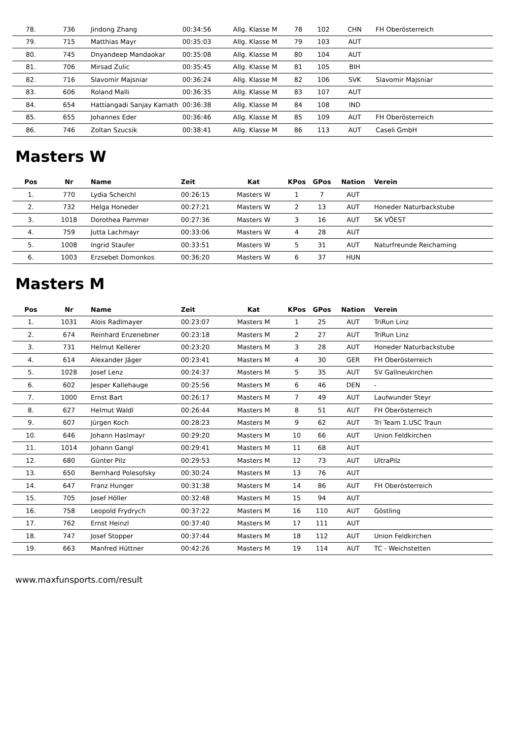| 78. | 736 | Jindong Zhang | 00:34:56 | Allg. Klasse M | 78 | 102 | CHN | FH Oberösterreich |
| 79. | 715 | Matthias Mayr | 00:35:03 | Allg. Klasse M | 79 | 103 | AUT | |
| 80. | 745 | Dnyandeep Mandaokar | 00:35:08 | Allg. Klasse M | 80 | 104 | AUT | |
| 81. | 706 | Mirsad Zulic | 00:35:45 | Allg. Klasse M | 81 | 105 | BIH | |
| 82. | 716 | Slavomir Majsniar | 00:36:24 | Allg. Klasse M | 82 | 106 | SVK | Slavomir Majsniar |
| 83. | 606 | Roland Malli | 00:36:35 | Allg. Klasse M | 83 | 107 | AUT | |
| 84. | 654 | Hattiangadi Sanjay Kamath | 00:36:38 | Allg. Klasse M | 84 | 108 | IND | |
| 85. | 655 | Johannes Eder | 00:36:46 | Allg. Klasse M | 85 | 109 | AUT | FH Oberösterreich |
| 86. | 746 | Zoltan Szucsik | 00:38:41 | Allg. Klasse M | 86 | 113 | AUT | Caseli GmbH |
Masters W
| Pos | Nr | Name | Zeit | Kat | KPos | GPos | Nation | Verein |
| --- | --- | --- | --- | --- | --- | --- | --- | --- |
| 1. | 770 | Lydia Scheichl | 00:26:15 | Masters W | 1 | 7 | AUT | |
| 2. | 732 | Helga Honeder | 00:27:21 | Masters W | 2 | 13 | AUT | Honeder Naturbackstube |
| 3. | 1018 | Dorothea Pammer | 00:27:36 | Masters W | 3 | 16 | AUT | SK VÖEST |
| 4. | 759 | Jutta Lachmayr | 00:33:06 | Masters W | 4 | 28 | AUT | |
| 5. | 1008 | Ingrid Staufer | 00:33:51 | Masters W | 5 | 31 | AUT | Naturfreunde Reichaming |
| 6. | 1003 | Erzsebet Domonkos | 00:36:20 | Masters W | 6 | 37 | HUN | |
Masters M
| Pos | Nr | Name | Zeit | Kat | KPos | GPos | Nation | Verein |
| --- | --- | --- | --- | --- | --- | --- | --- | --- |
| 1. | 1031 | Alois Radlmayer | 00:23:07 | Masters M | 1 | 25 | AUT | TriRun Linz |
| 2. | 674 | Reinhard Enzenebner | 00:23:18 | Masters M | 2 | 27 | AUT | TriRun Linz |
| 3. | 731 | Helmut Kellerer | 00:23:20 | Masters M | 3 | 28 | AUT | Honeder Naturbackstube |
| 4. | 614 | Alexander Jäger | 00:23:41 | Masters M | 4 | 30 | GER | FH Oberösterreich |
| 5. | 1028 | Josef Lenz | 00:24:37 | Masters M | 5 | 35 | AUT | SV Gallneukirchen |
| 6. | 602 | Jesper Kallehauge | 00:25:56 | Masters M | 6 | 46 | DEN | - |
| 7. | 1000 | Ernst Bart | 00:26:17 | Masters M | 7 | 49 | AUT | Laufwunder Steyr |
| 8. | 627 | Helmut Waldl | 00:26:44 | Masters M | 8 | 51 | AUT | FH Oberösterreich |
| 9. | 607 | Jürgen Koch | 00:28:23 | Masters M | 9 | 62 | AUT | Tri Team 1.USC Traun |
| 10. | 646 | Johann Haslmayr | 00:29:20 | Masters M | 10 | 66 | AUT | Union Feldkirchen |
| 11. | 1014 | Johann Gangl | 00:29:41 | Masters M | 11 | 68 | AUT | |
| 12. | 680 | Günter Pilz | 00:29:53 | Masters M | 12 | 73 | AUT | UltraPilz |
| 13. | 650 | Bernhard Polesofsky | 00:30:24 | Masters M | 13 | 76 | AUT | |
| 14. | 647 | Franz Hunger | 00:31:38 | Masters M | 14 | 86 | AUT | FH Oberösterreich |
| 15. | 705 | Josef Höller | 00:32:48 | Masters M | 15 | 94 | AUT | |
| 16. | 758 | Leopold Frydrych | 00:37:22 | Masters M | 16 | 110 | AUT | Göstling |
| 17. | 762 | Ernst Heinzl | 00:37:40 | Masters M | 17 | 111 | AUT | |
| 18. | 747 | Josef Stopper | 00:37:44 | Masters M | 18 | 112 | AUT | Union Feldkirchen |
| 19. | 663 | Manfred Hüttner | 00:42:26 | Masters M | 19 | 114 | AUT | TC - Weichstetten |
www.maxfunsports.com/result